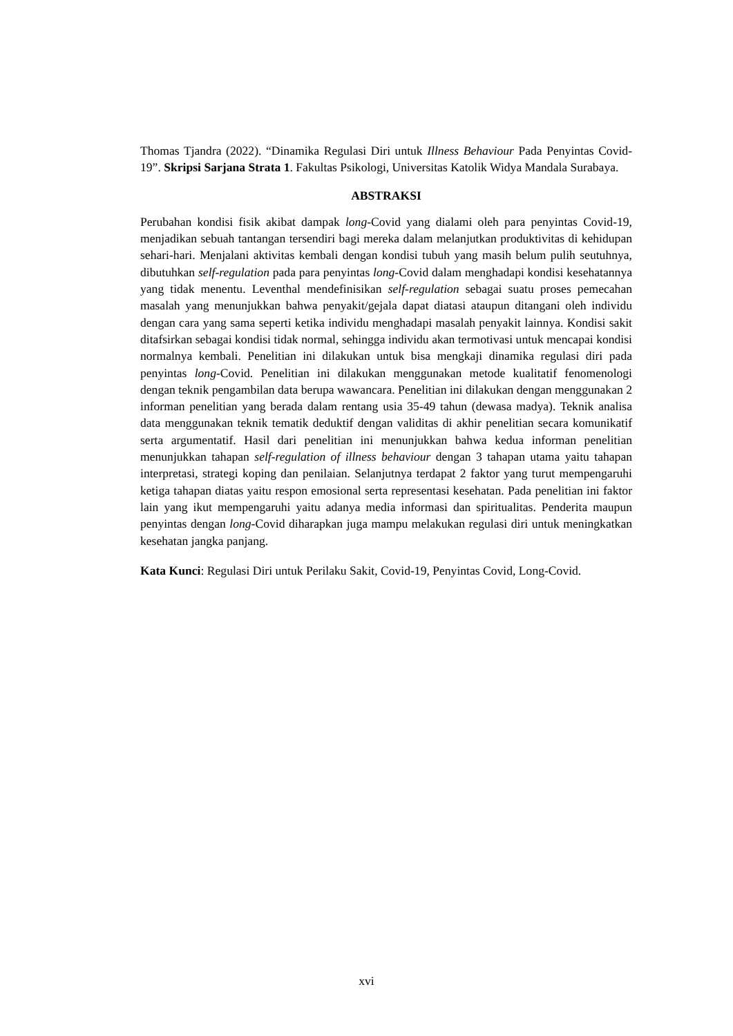Thomas Tjandra (2022). “Dinamika Regulasi Diri untuk Illness Behaviour Pada Penyintas Covid-19”. Skripsi Sarjana Strata 1. Fakultas Psikologi, Universitas Katolik Widya Mandala Surabaya.
ABSTRAKSI
Perubahan kondisi fisik akibat dampak long-Covid yang dialami oleh para penyintas Covid-19, menjadikan sebuah tantangan tersendiri bagi mereka dalam melanjutkan produktivitas di kehidupan sehari-hari. Menjalani aktivitas kembali dengan kondisi tubuh yang masih belum pulih seutuhnya, dibutuhkan self-regulation pada para penyintas long-Covid dalam menghadapi kondisi kesehatannya yang tidak menentu. Leventhal mendefinisikan self-regulation sebagai suatu proses pemecahan masalah yang menunjukkan bahwa penyakit/gejala dapat diatasi ataupun ditangani oleh individu dengan cara yang sama seperti ketika individu menghadapi masalah penyakit lainnya. Kondisi sakit ditafsirkan sebagai kondisi tidak normal, sehingga individu akan termotivasi untuk mencapai kondisi normalnya kembali. Penelitian ini dilakukan untuk bisa mengkaji dinamika regulasi diri pada penyintas long-Covid. Penelitian ini dilakukan menggunakan metode kualitatif fenomenologi dengan teknik pengambilan data berupa wawancara. Penelitian ini dilakukan dengan menggunakan 2 informan penelitian yang berada dalam rentang usia 35-49 tahun (dewasa madya). Teknik analisa data menggunakan teknik tematik deduktif dengan validitas di akhir penelitian secara komunikatif serta argumentatif. Hasil dari penelitian ini menunjukkan bahwa kedua informan penelitian menunjukkan tahapan self-regulation of illness behaviour dengan 3 tahapan utama yaitu tahapan interpretasi, strategi koping dan penilaian. Selanjutnya terdapat 2 faktor yang turut mempengaruhi ketiga tahapan diatas yaitu respon emosional serta representasi kesehatan. Pada penelitian ini faktor lain yang ikut mempengaruhi yaitu adanya media informasi dan spiritualitas. Penderita maupun penyintas dengan long-Covid diharapkan juga mampu melakukan regulasi diri untuk meningkatkan kesehatan jangka panjang.
Kata Kunci: Regulasi Diri untuk Perilaku Sakit, Covid-19, Penyintas Covid, Long-Covid.
xvi